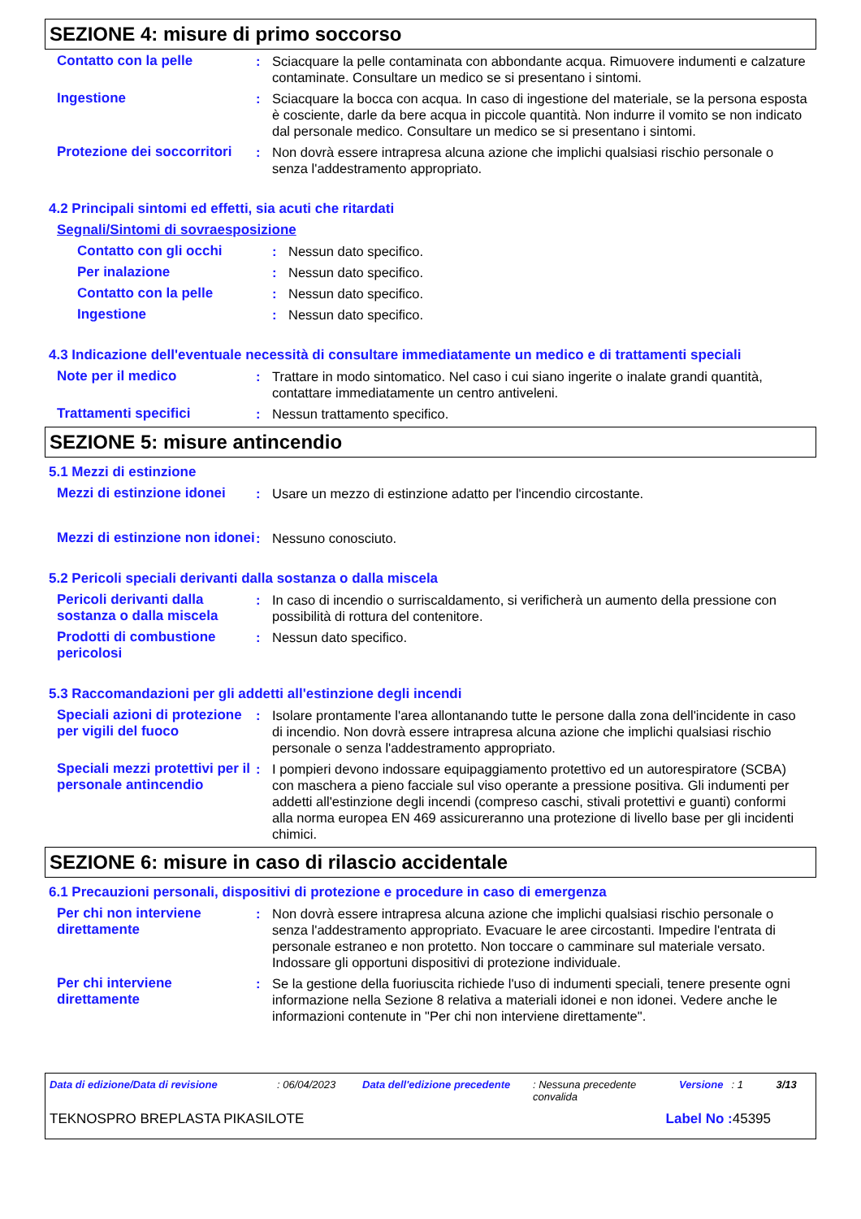SEZIONE 4: misure di primo soccorso
Contatto con la pelle : Sciacquare la pelle contaminata con abbondante acqua. Rimuovere indumenti e calzature contaminate. Consultare un medico se si presentano i sintomi.
Ingestione : Sciacquare la bocca con acqua. In caso di ingestione del materiale, se la persona esposta è cosciente, darle da bere acqua in piccole quantità. Non indurre il vomito se non indicato dal personale medico. Consultare un medico se si presentano i sintomi.
Protezione dei soccorritori
: Non dovrà essere intrapresa alcuna azione che implichi qualsiasi rischio personale o senza l'addestramento appropriato.
4.2 Principali sintomi ed effetti, sia acuti che ritardati
Segnali/Sintomi di sovraesposizione
Contatto con gli occhi : Nessun dato specifico.
Per inalazione : Nessun dato specifico.
Contatto con la pelle : Nessun dato specifico.
Ingestione : Nessun dato specifico.
4.3 Indicazione dell'eventuale necessità di consultare immediatamente un medico e di trattamenti speciali
Note per il medico : Trattare in modo sintomatico. Nel caso i cui siano ingerite o inalate grandi quantità, contattare immediatamente un centro antiveleni.
Trattamenti specifici : Nessun trattamento specifico.
SEZIONE 5: misure antincendio
5.1 Mezzi di estinzione
Mezzi di estinzione idonei
: Usare un mezzo di estinzione adatto per l'incendio circostante.
Mezzi di estinzione non idonei
: Nessuno conosciuto.
5.2 Pericoli speciali derivanti dalla sostanza o dalla miscela
Pericoli derivanti dalla sostanza o dalla miscela
: In caso di incendio o surriscaldamento, si verificherà un aumento della pressione con possibilità di rottura del contenitore.
Prodotti di combustione pericolosi
: Nessun dato specifico.
5.3 Raccomandazioni per gli addetti all'estinzione degli incendi
Speciali azioni di protezione per vigili del fuoco
: Isolare prontamente l'area allontanando tutte le persone dalla zona dell'incidente in caso di incendio. Non dovrà essere intrapresa alcuna azione che implichi qualsiasi rischio personale o senza l'addestramento appropriato.
Speciali mezzi protettivi per il personale antincendio
: I pompieri devono indossare equipaggiamento protettivo ed un autorespiratore (SCBA) con maschera a pieno facciale sul viso operante a pressione positiva. Gli indumenti per addetti all'estinzione degli incendi (compreso caschi, stivali protettivi e guanti) conformi alla norma europea EN 469 assicureranno una protezione di livello base per gli incidenti chimici.
SEZIONE 6: misure in caso di rilascio accidentale
6.1 Precauzioni personali, dispositivi di protezione e procedure in caso di emergenza
Per chi non interviene direttamente
: Non dovrà essere intrapresa alcuna azione che implichi qualsiasi rischio personale o senza l'addestramento appropriato. Evacuare le aree circostanti. Impedire l'entrata di personale estraneo e non protetto. Non toccare o camminare sul materiale versato. Indossare gli opportuni dispositivi di protezione individuale.
Per chi interviene direttamente
: Se la gestione della fuoriuscita richiede l'uso di indumenti speciali, tenere presente ogni informazione nella Sezione 8 relativa a materiali idonei e non idonei. Vedere anche le informazioni contenute in "Per chi non interviene direttamente".
Data di edizione/Data di revisione: 06/04/2023 Data dell'edizione precedente: Nessuna precedente convalida Versione: 1 3/13
TEKNOSPRO BREPLASTA PIKASILOTE Label No : 45395